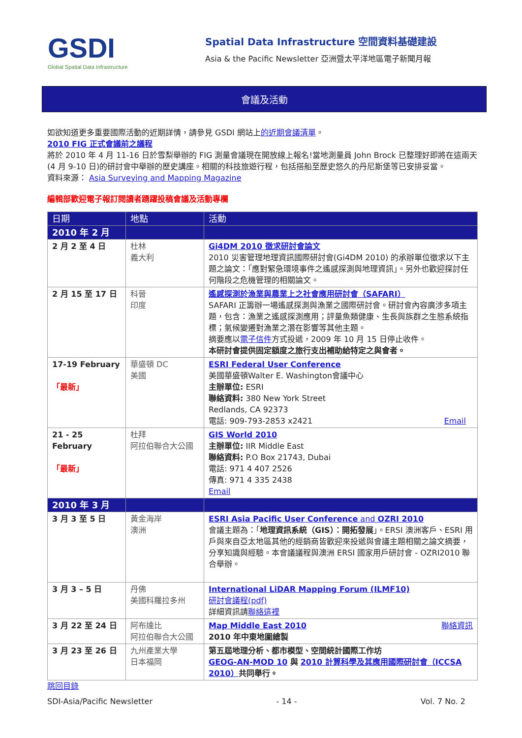GSDI
Global Spatial Data Infrastructure
Spatial Data Infrastructure 空間資料基礎建設
Asia & the Pacific Newsletter 亞洲暨太平洋地區電子新聞月報
會議及活動
如欲知道更多重要國際活動的近期詳情，請參見 GSDI 網站上的近期會議清單。
2010 FIG 正式會議前之議程
將於 2010 年 4 月 11-16 日於雪梨舉辦的 FIG 測量會議現在開放線上報名!當地測量員 John Brock 已整理好即將在這兩天(4 月 9-10 日)的研討會中舉辦的歷史講座。相關的科技旅遊行程，包括搭船至歷史悠久的丹尼斯堡等已安排妥當。
資料來源： Asia Surveying and Mapping Magazine
編輯部歡迎電子報訂閱讀者踴躍投稿會議及活動專欄
| 日期 | 地點 | 活動 |
| --- | --- | --- |
| 2010 年 2 月 | | |
| 2 月 2 至 4 日 | 杜林 義大利 | Gi4DM 2010 徵求研討會論文 2010 災害管理地理資訊國際研討會(Gi4DM 2010) 的承辦單位徵求以下主題之論文：「應對緊急環境事件之遙感探測與地理資訊」。另外也歡迎探討任何階段之危機管理的相關論文。 |
| 2 月 15 至 17 日 | 科晉 印度 | 遙感探測於漁業與農業上之社會應用研討會（SAFARI） SAFARI 正籌辦一場遙感探測與漁業之國際研討會。研討會內容廣涉多項主題，包含：漁業之遙感探測應用；評量魚類健康、生長與族群之生態系統指標；氣候變遷對漁業之潛在影響等其他主題。 摘要應以 電子信件 方式投遞，2009 年 10 月 15 日停止收件。 本研討會提供固定額度之旅行支出補助給特定之與會者。 |
| 17-19 February 「最新」 | 華盛頓 DC 美國 | ESRI Federal User Conference 美國華盛頓Walter E. Washington會議中心 主辦單位: ESRI 聯絡資料: 380 New York Street Redlands, CA 92373 電話: 909-793-2853 x2421 Email |
| 21 - 25 February 「最新」 | 杜拜 阿拉伯聯合大公國 | GIS World 2010 主辦單位: IIR Middle East 聯絡資料: P.O Box 21743, Dubai 電話: 971 4 407 2526 傳真: 971 4 335 2438 Email |
| 2010 年 3 月 | | |
| 3 月 3 至 5 日 | 黃金海岸 澳洲 | ESRI Asia Pacific User Conference and OZRI 2010 會議主題為：「 地理資訊系統（GIS）：開拓發展 」。ERSI 澳洲客戶、ESRI 用戶與來自亞太地區其他的經銷商皆歡迎來投遞與會議主題相關之論文摘要，分享知識與經驗。本會議議程與澳洲 ERSI 國家用戶研討會 - OZRI2010 聯合舉辦。 |
| 3 月 3 – 5 日 | 丹佛 美國科羅拉多州 | International LiDAR Mapping Forum (ILMF10) 研討會議程(pdf) 詳細資訊請 聯絡這裡 |
| 3 月 22 至 24 日 | 阿布達比 阿拉伯聯合大公國 | Map Middle East 2010 聯絡資訊 2010 年中東地圖繪製 |
| 3 月 23 至 26 日 | 九州產業大學 日本福岡 | 第五屆地理分析、都市模型、空間統計國際工作坊 GEOG-AN-MOD 10 與 2010 計算科學及其應用國際研討會（ICCSA 2010） 共同舉行。 |
跳回目錄
SDI-Asia/Pacific Newsletter - 14 - Vol. 7 No. 2